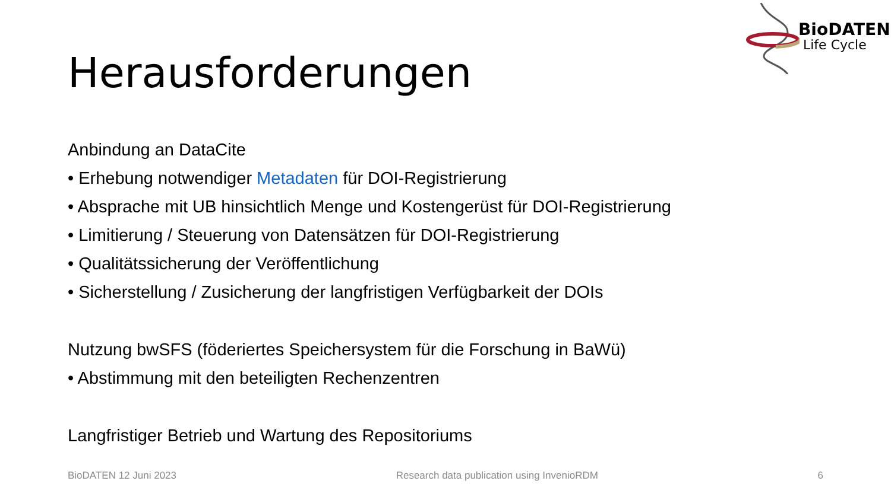BioDATEN
Life Cycle
Herausforderungen
Anbindung an DataCite
• Erhebung notwendiger Metadaten für DOI-Registrierung
• Absprache mit UB hinsichtlich Menge und Kostengerüst für DOI-Registrierung
• Limitierung / Steuerung von Datensätzen für DOI-Registrierung
• Qualitätssicherung der Veröffentlichung
• Sicherstellung / Zusicherung der langfristigen Verfügbarkeit der DOIs
Nutzung bwSFS (föderiertes Speichersystem für die Forschung in BaWü)
• Abstimmung mit den beteiligten Rechenzentren
Langfristiger Betrieb und Wartung des Repositoriums
BioDATEN 12 Juni 2023 Research data publication using InvenioRDM 6